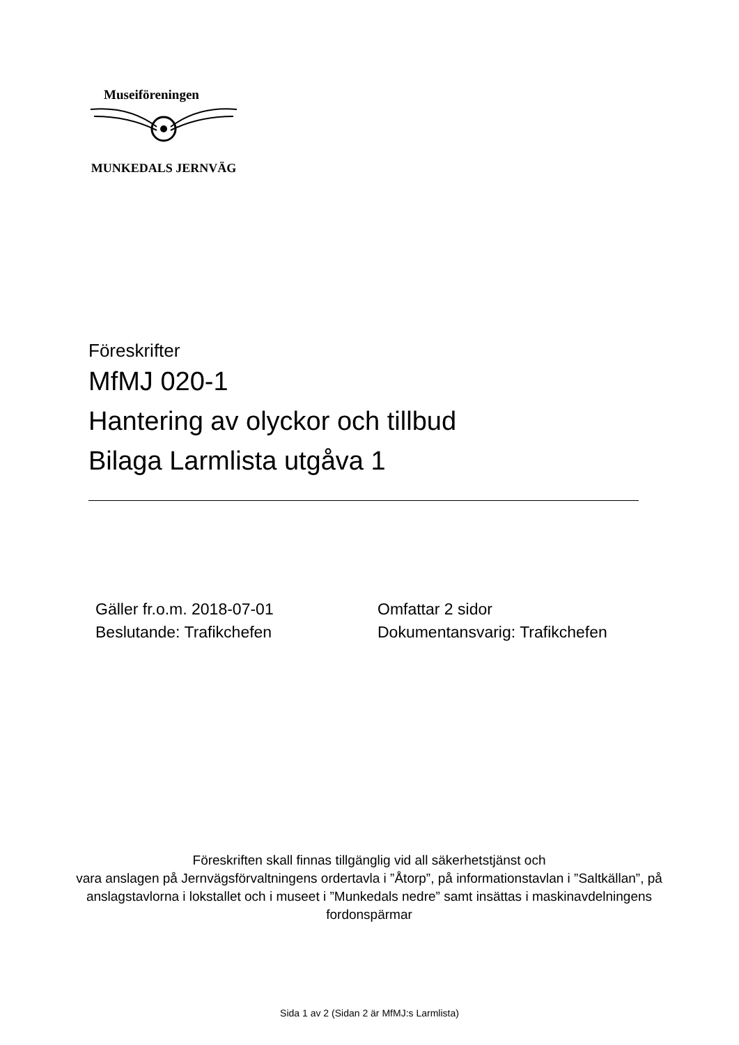Museiföreningen
MUNKEDALS JERNVÄG
Föreskrifter
MfMJ 020-1
Hantering av olyckor och tillbud
Bilaga Larmlista utgåva 1
Gäller fr.o.m. 2018-07-01
Beslutande: Trafikchefen
Omfattar 2 sidor
Dokumentansvarig: Trafikchefen
Föreskriften skall finnas tillgänglig vid all säkerhetstjänst och
vara anslagen på Jernvägsförvaltningens ordertavla i ”Åtorp”, på informationstavlan i ”Saltkällan”, på anslagstavlorna i lokstallet och i museet i ”Munkedals nedre” samt insättas i maskinavdelningens fordonspärmar
Sida 1 av 2 (Sidan 2 är MfMJ:s Larmlista)